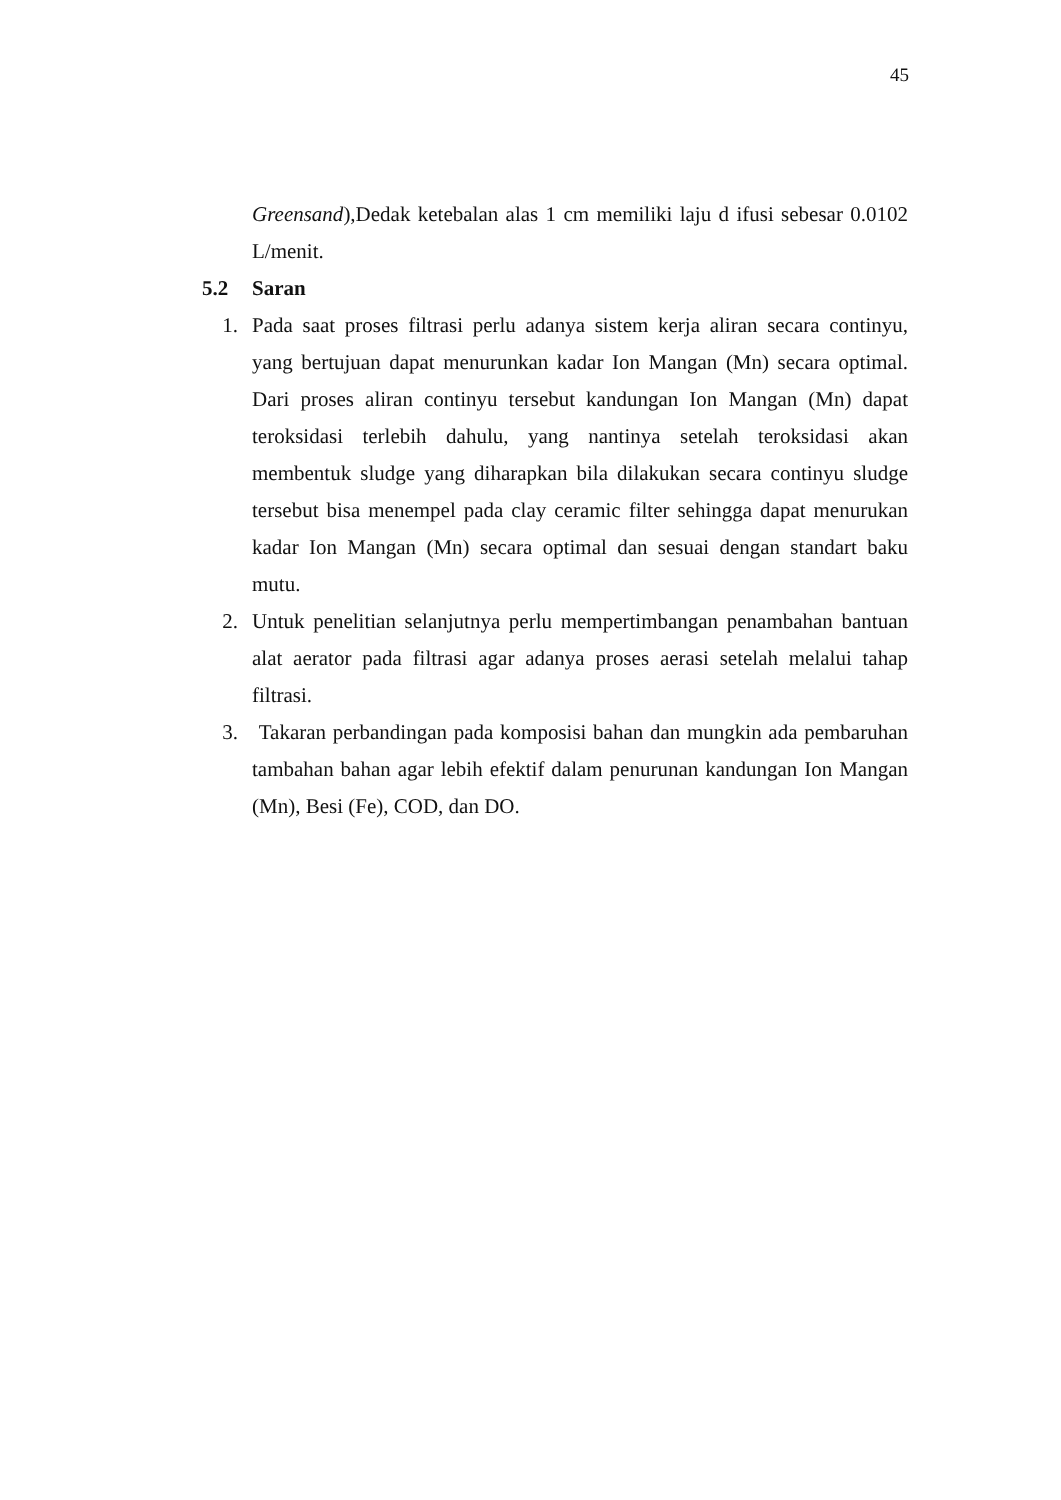45
Greensand),Dedak ketebalan alas 1 cm memiliki laju d ifusi sebesar 0.0102 L/menit.
5.2 Saran
1. Pada saat proses filtrasi perlu adanya sistem kerja aliran secara continyu, yang bertujuan dapat menurunkan kadar Ion Mangan (Mn) secara optimal. Dari proses aliran continyu tersebut kandungan Ion Mangan (Mn) dapat teroksidasi terlebih dahulu, yang nantinya setelah teroksidasi akan membentuk sludge yang diharapkan bila dilakukan secara continyu sludge tersebut bisa menempel pada clay ceramic filter sehingga dapat menurukan kadar Ion Mangan (Mn) secara optimal dan sesuai dengan standart baku mutu.
2. Untuk penelitian selanjutnya perlu mempertimbangan penambahan bantuan alat aerator pada filtrasi agar adanya proses aerasi setelah melalui tahap filtrasi.
3. Takaran perbandingan pada komposisi bahan dan mungkin ada pembaruhan tambahan bahan agar lebih efektif dalam penurunan kandungan Ion Mangan (Mn), Besi (Fe), COD, dan DO.